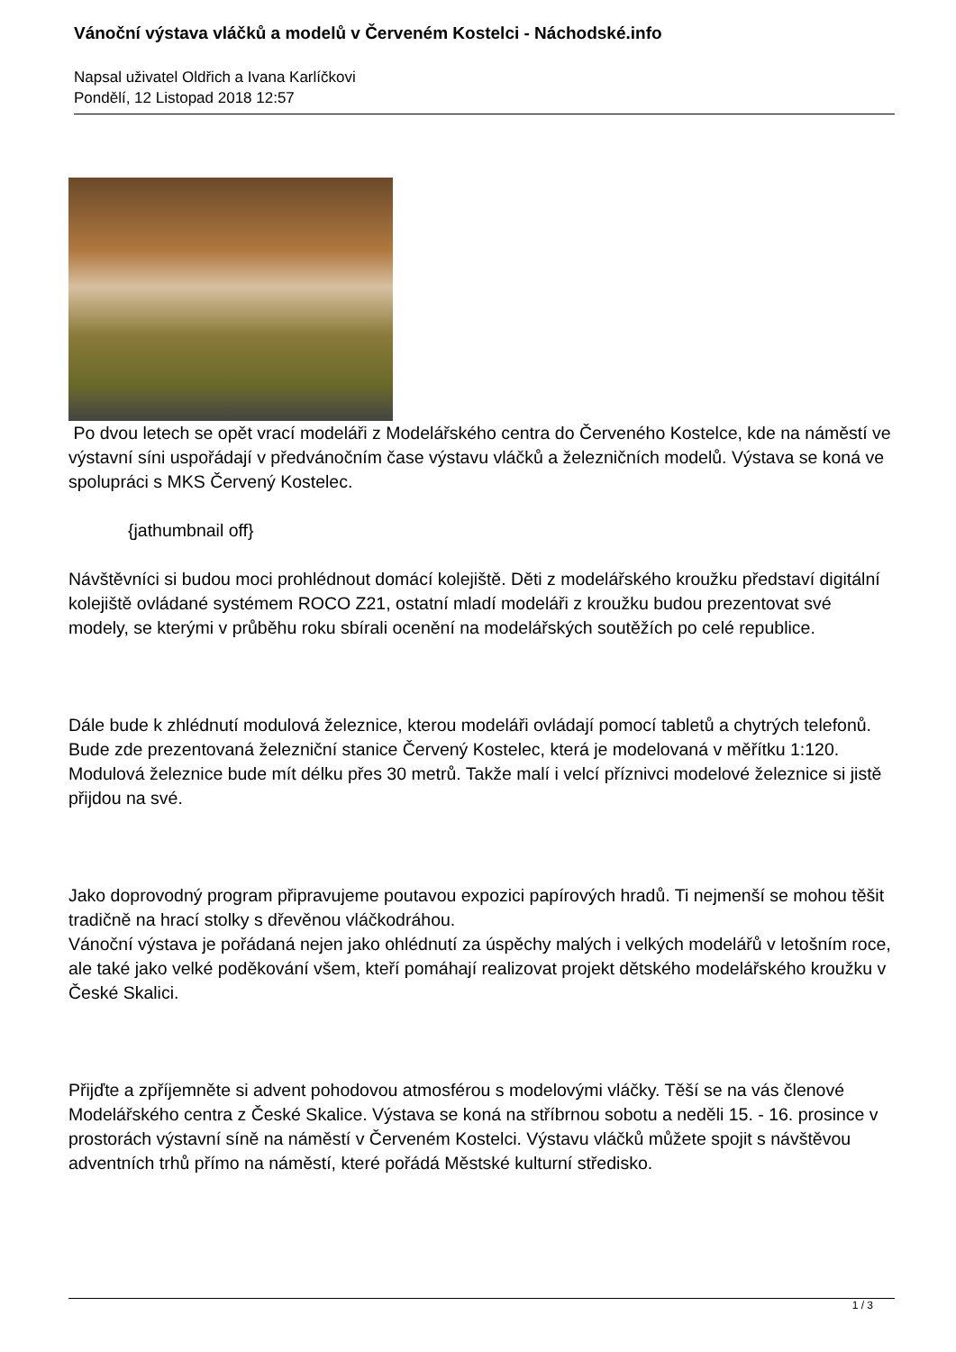Vánoční výstava vláčků a modelů v Červeném Kostelci - Náchodské.info
Napsal uživatel Oldřich a Ivana Karlíčkovi
Pondělí, 12 Listopad 2018 12:57
Po dvou letech se opět vrací modeláři z Modelářského centra do Červeného Kostelce, kde na náměstí ve výstavní síni uspořádají v předvánočním čase výstavu vláčků a železničních modelů. Výstava se koná ve spolupráci s MKS Červený Kostelec.
{jathumbnail off}
Návštěvníci si budou moci prohlédnout domácí kolejiště. Děti z modelářského kroužku představí digitální kolejiště ovládané systémem ROCO Z21, ostatní mladí modeláři z kroužku budou prezentovat své modely, se kterými v průběhu roku sbírali ocenění na modelářských soutěžích po celé republice.
Dále bude k zhlédnutí modulová železnice, kterou modeláři ovládají pomocí tabletů a chytrých telefonů. Bude zde prezentovaná železniční stanice Červený Kostelec, která je modelovaná v měřítku 1:120. Modulová železnice bude mít délku přes 30 metrů. Takže malí i velcí příznivci modelové železnice si jistě přijdou na své.
Jako doprovodný program připravujeme poutavou expozici papírových hradů. Ti nejmenší se mohou těšit tradičně na hrací stolky s dřevěnou vláčkodráhou.
Vánoční výstava je pořádaná nejen jako ohlédnutí za úspěchy malých i velkých modelářů v letošním roce, ale také jako velké poděkování všem, kteří pomáhají realizovat projekt dětského modelářského kroužku v České Skalici.
Přijďte a zpříjemněte si advent pohodovou atmosférou s modelovými vláčky. Těší se na vás členové Modelářského centra z České Skalice. Výstava se koná na stříbrnou sobotu a neděli 15. - 16. prosince v prostorách výstavní síně na náměstí v Červeném Kostelci. Výstavu vláčků můžete spojit s návštěvou adventních trhů přímo na náměstí, které pořádá Městské kulturní středisko.
1 / 3